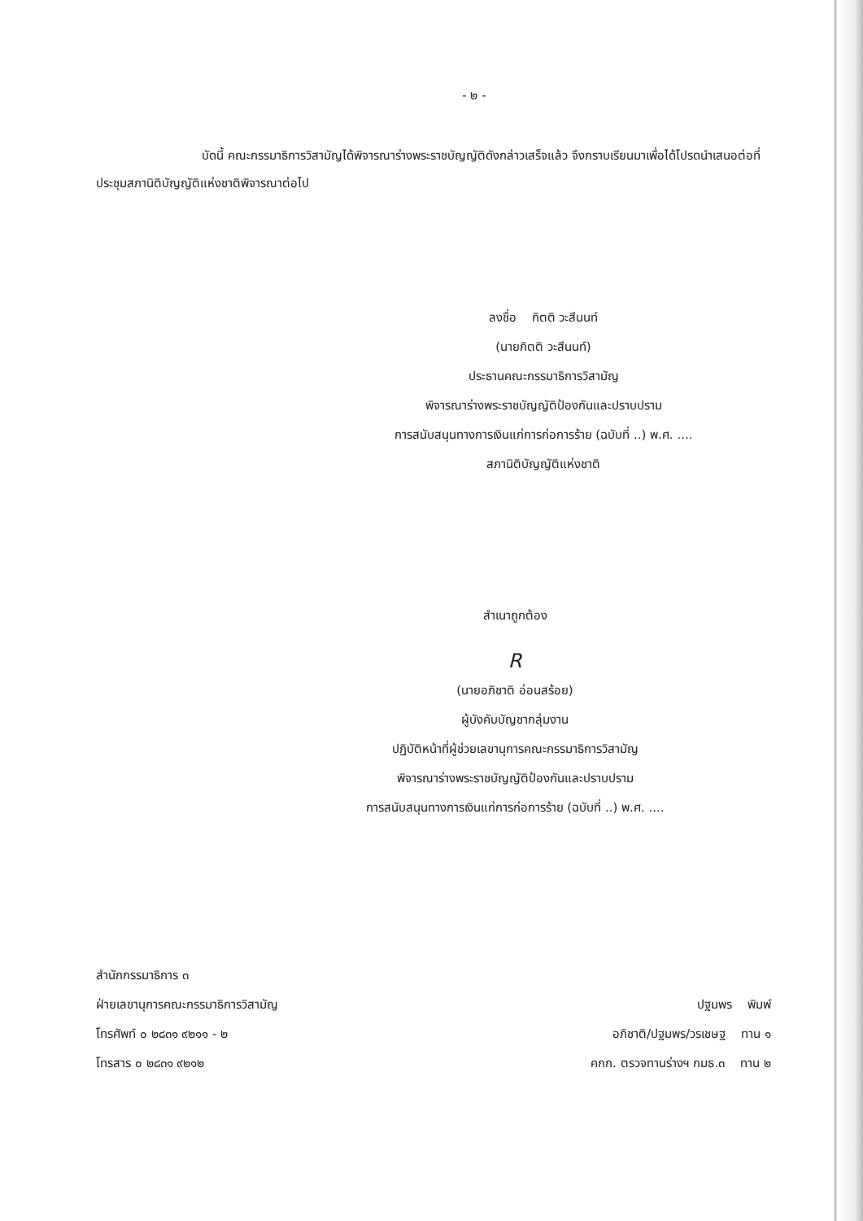- ๒ -
บัดนี้ คณะกรรมาธิการวิสามัญได้พิจารณาร่างพระราชบัญญัติดังกล่าวเสร็จแล้ว จึงกราบเรียนมาเพื่อได้โปรดนำเสนอต่อที่ประชุมสภานิติบัญญัติแห่งชาติพิจารณาต่อไป
ลงชื่อ กิตติ วะสีนนท์
(นายกิตติ วะสีนนท์)
ประธานคณะกรรมาธิการวิสามัญ
พิจารณาร่างพระราชบัญญัติป้องกันและปราบปราม
การสนับสนุนทางการเงินแก่การก่อการร้าย (ฉบับที่ ..) พ.ศ. ....
สภานิติบัญญัติแห่งชาติ
สำเนาถูกต้อง
R
(นายอภิชาติ อ่อนสร้อย)
ผู้บังคับบัญชากลุ่มงาน
ปฏิบัติหน้าที่ผู้ช่วยเลขานุการคณะกรรมาธิการวิสามัญ
พิจารณาร่างพระราชบัญญัติป้องกันและปราบปราม
การสนับสนุนทางการเงินแก่การก่อการร้าย (ฉบับที่ ..) พ.ศ. ....
สำนักกรรมาธิการ ๓
ฝ่ายเลขานุการคณะกรรมาธิการวิสามัญ
โทรศัพท์ ๐ ๒๘๓๑ ๙๒๑๑ - ๒
โทรสาร ๐ ๒๘๓๑ ๙๒๑๒
ปฐมพร พิมพ์
อภิชาติ/ปฐมพร/วรเชษฐ ทาน ๑
คกก. ตรวจทานร่างฯ กมธ.๓ ทาน ๒